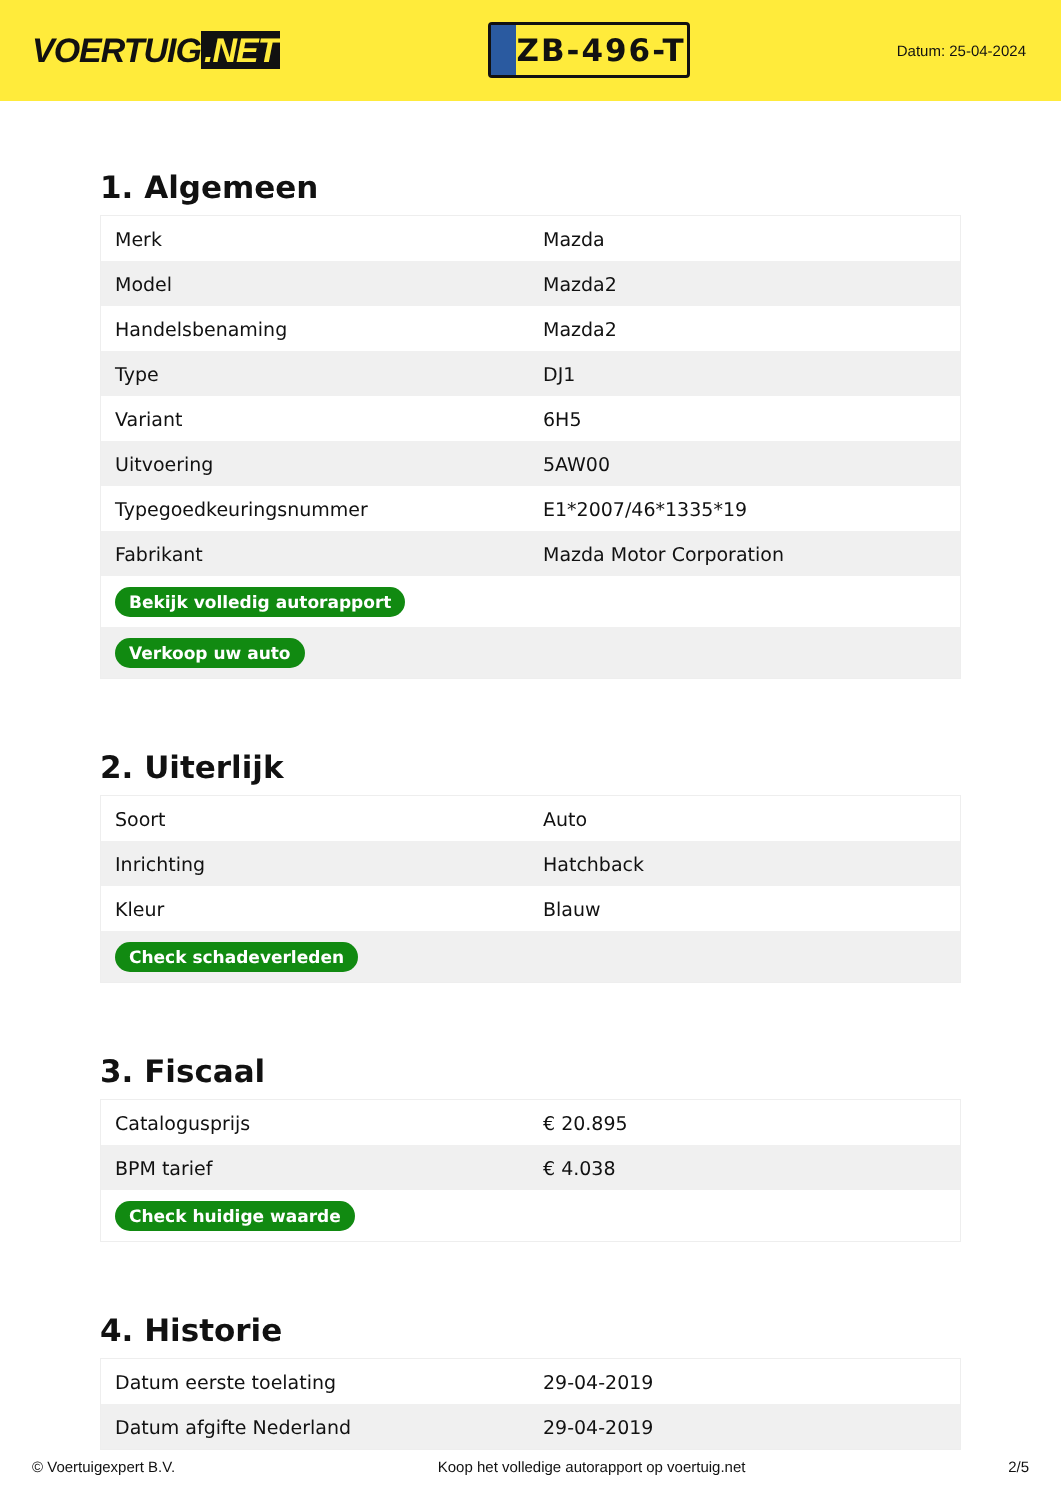VOERTUIG.NET
ZB-496-T
Datum: 25-04-2024
1. Algemeen
| Merk | Mazda |
| Model | Mazda2 |
| Handelsbenaming | Mazda2 |
| Type | DJ1 |
| Variant | 6H5 |
| Uitvoering | 5AW00 |
| Typegoedkeuringsnummer | E1*2007/46*1335*19 |
| Fabrikant | Mazda Motor Corporation |
| Bekijk volledig autorapport | |
| Verkoop uw auto | |
2. Uiterlijk
| Soort | Auto |
| Inrichting | Hatchback |
| Kleur | Blauw |
| Check schadeverleden | |
3. Fiscaal
| Catalogusprijs | € 20.895 |
| BPM tarief | € 4.038 |
| Check huidige waarde | |
4. Historie
| Datum eerste toelating | 29-04-2019 |
| Datum afgifte Nederland | 29-04-2019 |
© Voertuigexpert B.V. Koop het volledige autorapport op voertuig.net 2/5